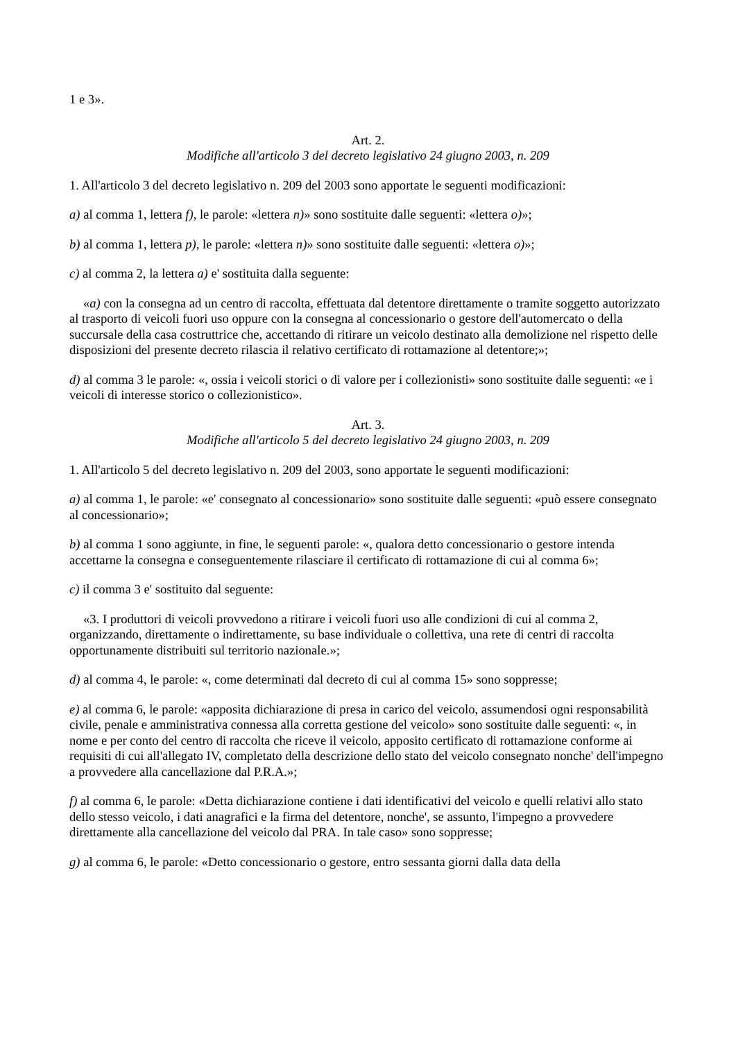1 e 3».
Art. 2.
Modifiche all'articolo 3 del decreto legislativo 24 giugno 2003, n. 209
1. All'articolo 3 del decreto legislativo n. 209 del 2003 sono apportate le seguenti modificazioni:
a) al comma 1, lettera f), le parole: «lettera n)» sono sostituite dalle seguenti: «lettera o)»;
b) al comma 1, lettera p), le parole: «lettera n)» sono sostituite dalle seguenti: «lettera o)»;
c) al comma 2, la lettera a) e' sostituita dalla seguente:
«a) con la consegna ad un centro di raccolta, effettuata dal detentore direttamente o tramite soggetto autorizzato al trasporto di veicoli fuori uso oppure con la consegna al concessionario o gestore dell'automercato o della succursale della casa costruttrice che, accettando di ritirare un veicolo destinato alla demolizione nel rispetto delle disposizioni del presente decreto rilascia il relativo certificato di rottamazione al detentore;»;
d) al comma 3 le parole: «, ossia i veicoli storici o di valore per i collezionisti» sono sostituite dalle seguenti: «e i veicoli di interesse storico o collezionistico».
Art. 3.
Modifiche all'articolo 5 del decreto legislativo 24 giugno 2003, n. 209
1. All'articolo 5 del decreto legislativo n. 209 del 2003, sono apportate le seguenti modificazioni:
a) al comma 1, le parole: «e' consegnato al concessionario» sono sostituite dalle seguenti: «può essere consegnato al concessionario»;
b) al comma 1 sono aggiunte, in fine, le seguenti parole: «, qualora detto concessionario o gestore intenda accettarne la consegna e conseguentemente rilasciare il certificato di rottamazione di cui al comma 6»;
c) il comma 3 e' sostituito dal seguente:
«3. I produttori di veicoli provvedono a ritirare i veicoli fuori uso alle condizioni di cui al comma 2, organizzando, direttamente o indirettamente, su base individuale o collettiva, una rete di centri di raccolta opportunamente distribuiti sul territorio nazionale.»;
d) al comma 4, le parole: «, come determinati dal decreto di cui al comma 15» sono soppresse;
e) al comma 6, le parole: «apposita dichiarazione di presa in carico del veicolo, assumendosi ogni responsabilità civile, penale e amministrativa connessa alla corretta gestione del veicolo» sono sostituite dalle seguenti: «, in nome e per conto del centro di raccolta che riceve il veicolo, apposito certificato di rottamazione conforme ai requisiti di cui all'allegato IV, completato della descrizione dello stato del veicolo consegnato nonche' dell'impegno a provvedere alla cancellazione dal P.R.A.»;
f) al comma 6, le parole: «Detta dichiarazione contiene i dati identificativi del veicolo e quelli relativi allo stato dello stesso veicolo, i dati anagrafici e la firma del detentore, nonche', se assunto, l'impegno a provvedere direttamente alla cancellazione del veicolo dal PRA. In tale caso» sono soppresse;
g) al comma 6, le parole: «Detto concessionario o gestore, entro sessanta giorni dalla data della